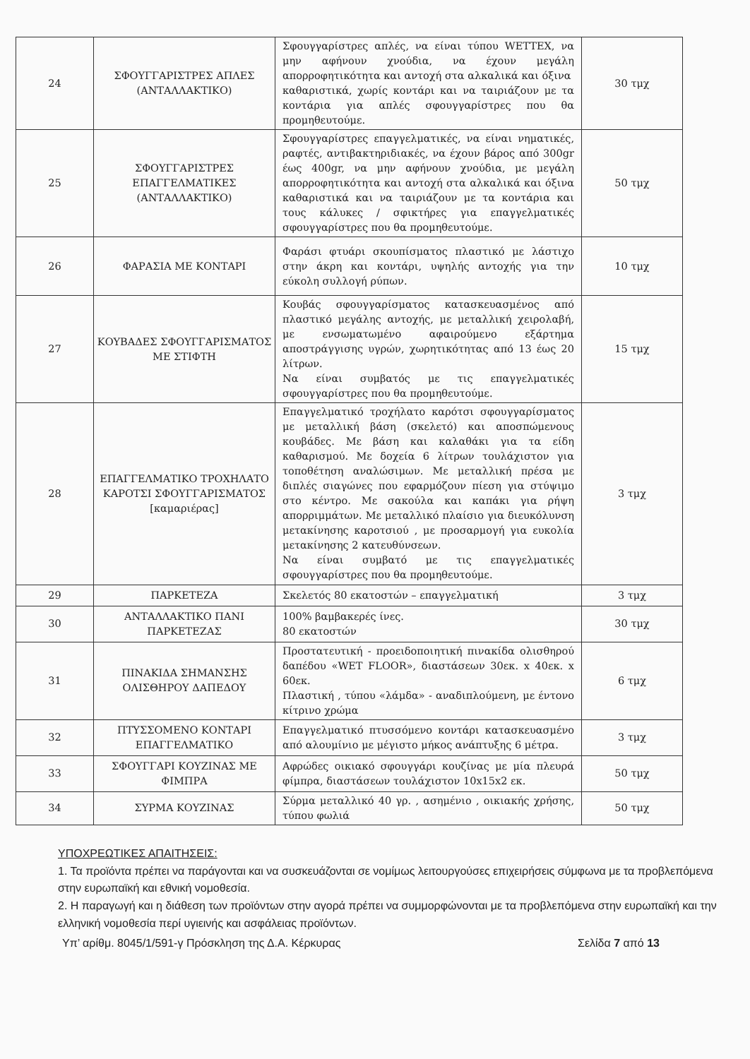| 24 | ΣΦΟΥΓΓΑΡΙΣΤΡΕΣ ΑΠΛΕΣ (ΑΝΤΑΛΛΑΚΤΙΚΟ) | Σφουγγαρίστρες απλές, να είναι τύπου WETTEX, να μην αφήνουν χνούδια, να έχουν μεγάλη απορροφητικότητα και αντοχή στα αλκαλικά και όξινα καθαριστικά, χωρίς κοντάρι και να ταιριάζουν με τα κοντάρια για απλές σφουγγαρίστρες που θα προμηθευτούμε. | 30 τμχ |
| 25 | ΣΦΟΥΓΓΑΡΙΣΤΡΕΣ ΕΠΑΓΓΕΛΜΑΤΙΚΕΣ (ΑΝΤΑΛΛΑΚΤΙΚΟ) | Σφουγγαρίστρες επαγγελματικές, να είναι νηματικές, ραφτές, αντιβακτηριδιακές, να έχουν βάρος από 300gr έως 400gr, να μην αφήνουν χνούδια, με μεγάλη απορροφητικότητα και αντοχή στα αλκαλικά και όξινα καθαριστικά και να ταιριάζουν με τα κοντάρια και τους κάλυκες / σφικτήρες για επαγγελματικές σφουγγαρίστρες που θα προμηθευτούμε. | 50 τμχ |
| 26 | ΦΑΡΑΣΙΑ ΜΕ ΚΟΝΤΑΡΙ | Φαράσι φτυάρι σκουπίσματος πλαστικό με λάστιχο στην άκρη και κοντάρι, υψηλής αντοχής για την εύκολη συλλογή ρύπων. | 10 τμχ |
| 27 | ΚΟΥΒΑΔΕΣ ΣΦΟΥΓΓΑΡΙΣΜΑΤΟΣ ΜΕ ΣΤΙΦΤΗ | Κουβάς σφουγγαρίσματος κατασκευασμένος από πλαστικό μεγάλης αντοχής, με μεταλλική χειρολαβή, με ενσωματωμένο αφαιρούμενο εξάρτημα αποστράγγισης υγρών, χωρητικότητας από 13 έως 20 λίτρων. Να είναι συμβατός με τις επαγγελματικές σφουγγαρίστρες που θα προμηθευτούμε. | 15 τμχ |
| 28 | ΕΠΑΓΓΕΛΜΑΤΙΚΟ ΤΡΟΧΗΛΑΤΟ ΚΑΡΟΤΣΙ ΣΦΟΥΓΓΑΡΙΣΜΑΤΟΣ [καμαριέρας] | Επαγγελματικό τροχήλατο καρότσι σφουγγαρίσματος με μεταλλική βάση (σκελετό) και αποσπώμενους κουβάδες. Με βάση και καλαθάκι για τα είδη καθαρισμού. Με δοχεία 6 λίτρων τουλάχιστον για τοποθέτηση αναλώσιμων. Με μεταλλική πρέσα με διπλές σιαγώνες που εφαρμόζουν πίεση για στύψιμο στο κέντρο. Με σακούλα και καπάκι για ρήψη απορριμμάτων. Με μεταλλικό πλαίσιο για διευκόλυνση μετακίνησης καροτσιού , με προσαρμογή για ευκολία μετακίνησης 2 κατευθύνσεων. Να είναι συμβατό με τις επαγγελματικές σφουγγαρίστρες που θα προμηθευτούμε. | 3 τμχ |
| 29 | ΠΑΡΚΕΤΕΖΑ | Σκελετός 80 εκατοστών – επαγγελματική | 3 τμχ |
| 30 | ΑΝΤΑΛΛΑΚΤΙΚΟ ΠΑΝΙ ΠΑΡΚΕΤΕΖΑΣ | 100% βαμβακερές ίνες. 80 εκατοστών | 30 τμχ |
| 31 | ΠΙΝΑΚΙΔΑ ΣΗΜΑΝΣΗΣ ΟΛΙΣΘΗΡΟΥ ΔΑΠΕΔΟΥ | Προστατευτική - προειδοποιητική πινακίδα ολισθηρού δαπέδου «WET FLOOR», διαστάσεων 30εκ. x 40εκ. x 60εκ. Πλαστική , τύπου «λάμδα» - αναδιπλούμενη, με έντονο κίτρινο χρώμα | 6 τμχ |
| 32 | ΠΤΥΣΣΟΜΕΝΟ ΚΟΝΤΑΡΙ ΕΠΑΓΓΕΛΜΑΤΙΚΟ | Επαγγελματικό πτυσσόμενο κοντάρι κατασκευασμένο από αλουμίνιο με μέγιστο μήκος ανάπτυξης 6 μέτρα. | 3 τμχ |
| 33 | ΣΦΟΥΓΓΑΡΙ ΚΟΥΖΙΝΑΣ ΜΕ ΦΙΜΠΡΑ | Αφρώδες οικιακό σφουγγάρι κουζίνας με μία πλευρά φίμπρα, διαστάσεων τουλάχιστον 10x15x2 εκ. | 50 τμχ |
| 34 | ΣΥΡΜΑ ΚΟΥΖΙΝΑΣ | Σύρμα μεταλλικό 40 γρ. , ασημένιο , οικιακής χρήσης, τύπου φωλιά | 50 τμχ |
ΥΠΟΧΡΕΩΤΙΚΕΣ ΑΠΑΙΤΗΣΕΙΣ:
1. Τα προϊόντα πρέπει να παράγονται και να συσκευάζονται σε νομίμως λειτουργούσες επιχειρήσεις σύμφωνα με τα προβλεπόμενα στην ευρωπαϊκή και εθνική νομοθεσία.
2. Η παραγωγή και η διάθεση των προϊόντων στην αγορά πρέπει να συμμορφώνονται με τα προβλεπόμενα στην ευρωπαϊκή και την ελληνική νομοθεσία περί υγιεινής και ασφάλειας προϊόντων.
Υπ’ αρίθμ. 8045/1/591-γ Πρόσκληση της Δ.Α. Κέρκυρας Σελίδα 7 από 13